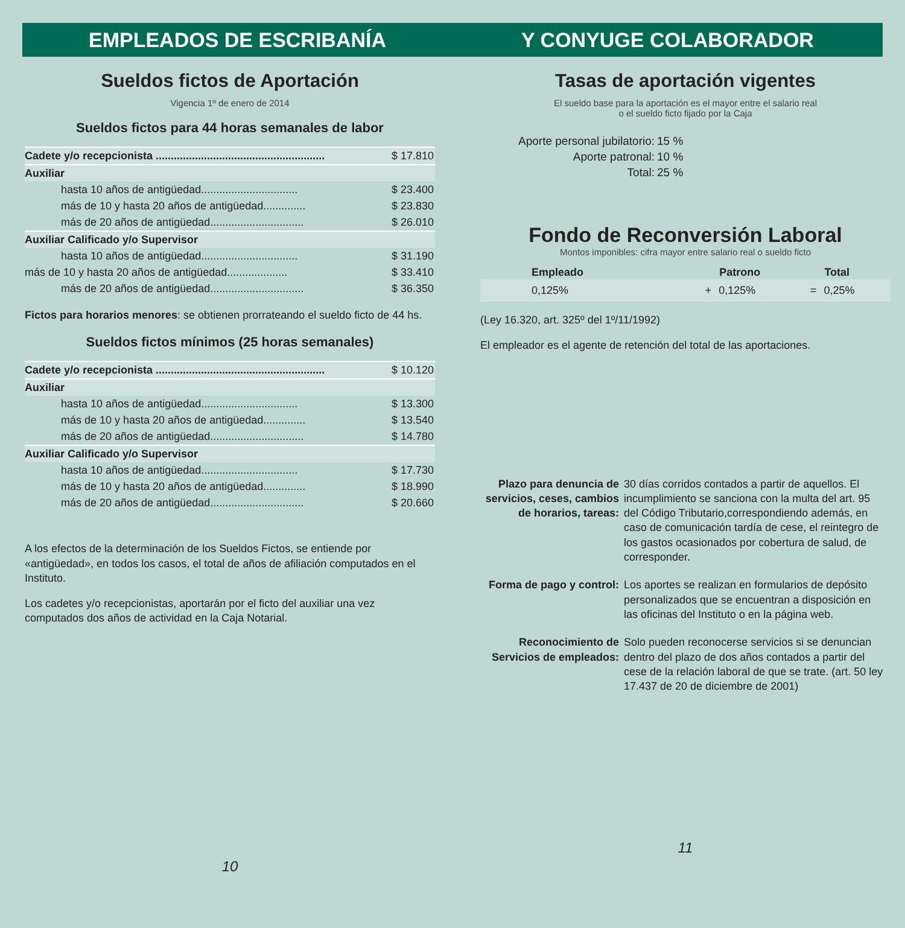EMPLEADOS DE ESCRIBANÍA Y CONYUGE COLABORADOR
Sueldos fictos de Aportación
Vigencia 1º de enero de 2014
Sueldos fictos para 44 horas semanales de labor
| Cadete y/o recepcionista ........................................................ | $ 17.810 |
| Auxiliar | |
| hasta 10 años de antigüedad................................ | $ 23.400 |
| más de 10 y hasta 20 años de antigüedad.............. | $ 23.830 |
| más de 20 años de antigüedad............................... | $ 26.010 |
| Auxiliar Calificado y/o Supervisor | |
| hasta 10 años de antigüedad................................ | $ 31.190 |
| más de 10 y hasta 20 años de antigüedad.................... | $ 33.410 |
| más de 20 años de antigüedad............................... | $ 36.350 |
Fictos para horarios menores: se obtienen prorrateando el sueldo ficto de 44 hs.
Sueldos fictos mínimos (25 horas semanales)
| Cadete y/o recepcionista ........................................................ | $ 10.120 |
| Auxiliar | |
| hasta 10 años de antigüedad................................ | $ 13.300 |
| más de 10 y hasta 20 años de antigüedad.............. | $ 13.540 |
| más de 20 años de antigüedad............................... | $ 14.780 |
| Auxiliar Calificado y/o Supervisor | |
| hasta 10 años de antigüedad................................ | $ 17.730 |
| más de 10 y hasta 20 años de antigüedad.............. | $ 18.990 |
| más de 20 años de antigüedad............................... | $ 20.660 |
A los efectos de la determinación de los Sueldos Fictos, se entiende por «antigüedad», en todos los casos, el total de años de afiliación computados en el Instituto.
Los cadetes y/o recepcionistas, aportarán por el ficto del auxiliar una vez computados dos años de actividad en la Caja Notarial.
10
Tasas de aportación vigentes
El sueldo base para la aportación es el mayor entre el salario real
o el sueldo ficto fijado por la Caja
| Aporte personal jubilatorio: | 15 % |
| Aporte patronal: | 10 % |
| Total: | 25 % |
Fondo de Reconversión Laboral
Montos imponibles: cifra mayor entre salario real o sueldo ficto
| Empleado | | Patrono | | Total |
| --- | --- | --- | --- | --- |
| 0,125% | + | 0,125% | = | 0,25% |
(Ley 16.320, art. 325º del 1º/11/1992)
El empleador es el agente de retención del total de las aportaciones.
| Plazo para denuncia de servicios, ceses, cambios de horarios, tareas: | 30 días corridos contados a partir de aquellos. El incumplimiento se sanciona con la multa del art. 95 del Código Tributario,correspondiendo además, en caso de comunicación tardía de cese, el reintegro de los gastos ocasionados por cobertura de salud, de corresponder. |
| Forma de pago y control: | Los aportes se realizan en formularios de depósito personalizados que se encuentran a disposición en las oficinas del Instituto o en la página web. |
| Reconocimiento de Servicios de empleados: | Solo pueden reconocerse servicios si se denuncian dentro del plazo de dos años contados a partir del cese de la relación laboral de que se trate. (art. 50 ley 17.437 de 20 de diciembre de 2001) |
11